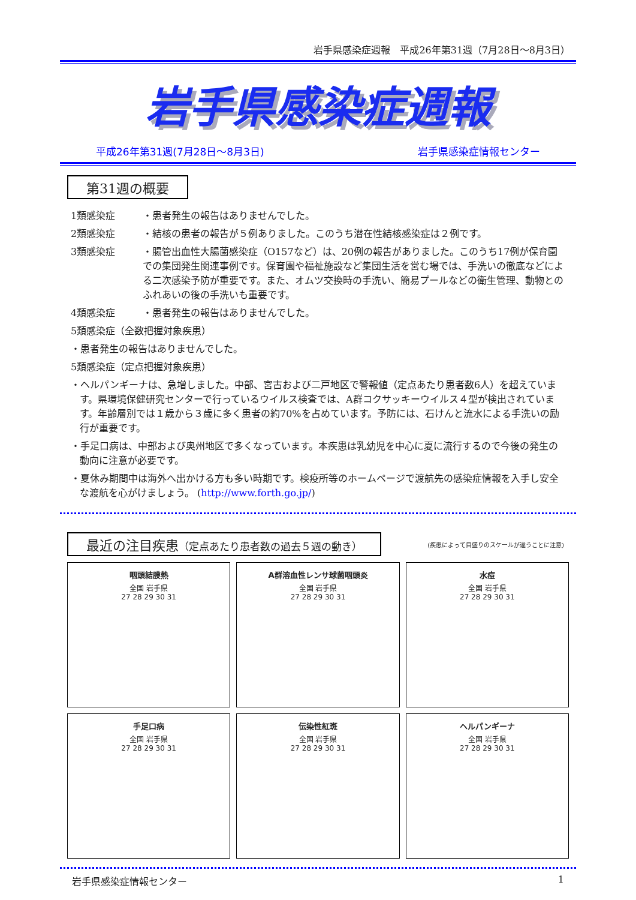岩手県感染症週報　平成26年第31週（7月28日～8月3日）
岩手県感染症週報
平成26年第31週(7月28日～8月3日) 岩手県感染症情報センター
第31週の概要
1類感染症 ・患者発生の報告はありませんでした。
2類感染症 ・結核の患者の報告が５例ありました。このうち潜在性結核感染症は２例です。
3類感染症 ・腸管出血性大腸菌感染症（O157など）は、20例の報告がありました。このうち17例が保育園での集団発生関連事例です。保育園や福祉施設など集団生活を営む場では、手洗いの徹底などによる二次感染予防が重要です。また、オムツ交換時の手洗い、簡易プールなどの衛生管理、動物とのふれあいの後の手洗いも重要です。
4類感染症 ・患者発生の報告はありませんでした。
5類感染症（全数把握対象疾患）
・患者発生の報告はありませんでした。
5類感染症（定点把握対象疾患）
・ヘルパンギーナは、急増しました。中部、宮古および二戸地区で警報値（定点あたり患者数6人）を超えています。県環境保健研究センターで行っているウイルス検査では、A群コクサッキーウイルス４型が検出されています。年齢層別では１歳から３歳に多く患者の約70%を占めています。予防には、石けんと流水による手洗いの励行が重要です。
・手足口病は、中部および奥州地区で多くなっています。本疾患は乳幼児を中心に夏に流行するので今後の発生の動向に注意が必要です。
・夏休み期間中は海外へ出かける方も多い時期です。検疫所等のホームページで渡航先の感染症情報を入手し安全な渡航を心がけましょう。 (http://www.forth.go.jp/)
最近の注目疾患（定点あたり患者数の過去５週の動き）
(疾患によって目盛りのスケールが違うことに注意)
咽頭結膜熱
全国 岩手県
27 28 29 30 31
A群溶血性レンサ球菌咽頭炎
全国 岩手県
27 28 29 30 31
水痘
全国 岩手県
27 28 29 30 31
手足口病
全国 岩手県
27 28 29 30 31
伝染性紅斑
全国 岩手県
27 28 29 30 31
ヘルパンギーナ
全国 岩手県
27 28 29 30 31
岩手県感染症情報センター 1